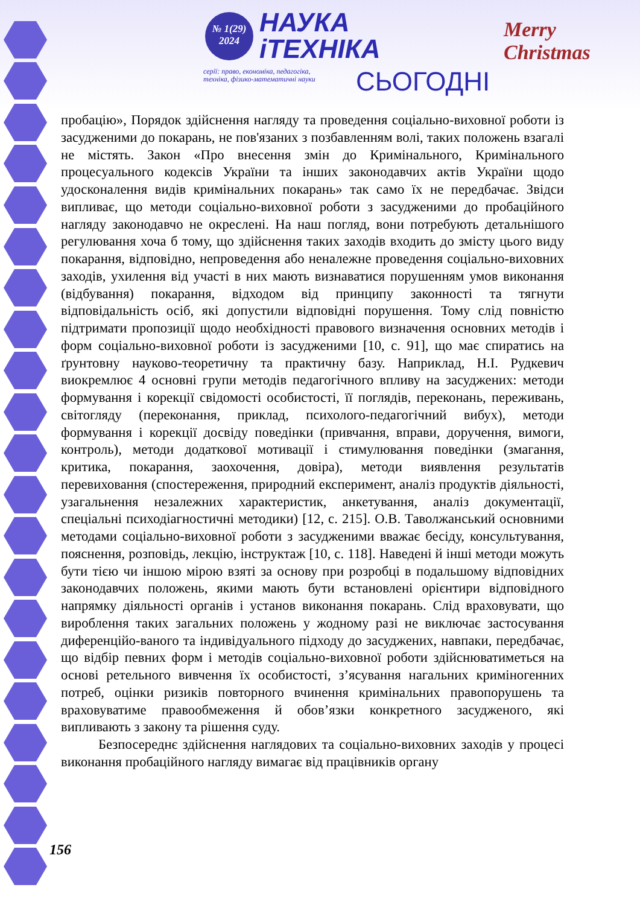№ 1(29)
2024
НАУКА
іТЕХНІКА
серії: право, економіка, педагогіка,
техніка, фізико-математичні науки
СЬОГОДНІ
Merry
Christmas
пробацію», Порядок здійснення нагляду та проведення соціально-виховної роботи із засудженими до покарань, не пов'язаних з позбавленням волі, таких положень взагалі не містять. Закон «Про внесення змін до Кримінального, Кримінального процесуального кодексів України та інших законодавчих актів України щодо удосконалення видів кримінальних покарань» так само їх не передбачає. Звідси випливає, що методи соціально-виховної роботи з засудженими до пробаційного нагляду законодавчо не окреслені. На наш погляд, вони потребують детальнішого регулювання хоча б тому, що здійснення таких заходів входить до змісту цього виду покарання, відповідно, непроведення або неналежне проведення соціально-виховних заходів, ухилення від участі в них мають визнаватися порушенням умов виконання (відбування) покарання, відходом від принципу законності та тягнути відповідальність осіб, які допустили відповідні порушення. Тому слід повністю підтримати пропозиції щодо необхідності правового визначення основних методів і форм соціально-виховної роботи із засудженими [10, с. 91], що має спиратись на ґрунтовну науково-теоретичну та практичну базу. Наприклад, Н.І. Рудкевич виокремлює 4 основні групи методів педагогічного впливу на засуджених: методи формування і корекції свідомості особистості, її поглядів, переконань, переживань, світогляду (переконання, приклад, психолого-педагогічний вибух), методи формування і корекції досвіду поведінки (привчання, вправи, доручення, вимоги, контроль), методи додаткової мотивації і стимулювання поведінки (змагання, критика, покарання, заохочення, довіра), методи виявлення результатів перевиховання (спостереження, природний експеримент, аналіз продуктів діяльності, узагальнення незалежних характеристик, анкетування, аналіз документації, спеціальні психодіагностичні методики) [12, с. 215]. О.В. Таволжанський основними методами соціально-виховної роботи з засудженими вважає бесіду, консультування, пояснення, розповідь, лекцію, інструктаж [10, с. 118]. Наведені й інші методи можуть бути тією чи іншою мірою взяті за основу при розробці в подальшому відповідних законодавчих положень, якими мають бути встановлені орієнтири відповідного напрямку діяльності органів і установ виконання покарань. Слід враховувати, що вироблення таких загальних положень у жодному разі не виключає застосування диференційо-ваного та індивідуального підходу до засуджених, навпаки, передбачає, що відбір певних форм і методів соціально-виховної роботи здійснюватиметься на основі ретельного вивчення їх особистості, з’ясування нагальних криміногенних потреб, оцінки ризиків повторного вчинення кримінальних правопорушень та враховуватиме правообмеження й обов’язки конкретного засудженого, які випливають з закону та рішення суду.
Безпосереднє здійснення наглядових та соціально-виховних заходів у процесі виконання пробаційного нагляду вимагає від працівників органу
156